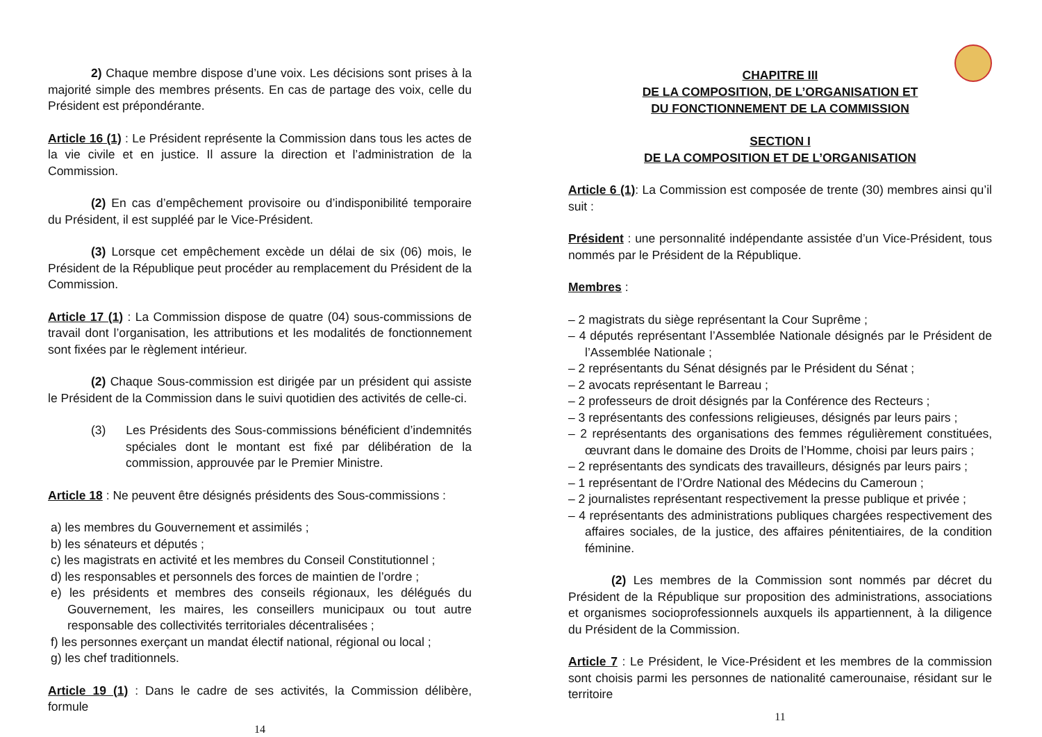2) Chaque membre dispose d’une voix. Les décisions sont prises à la majorité simple des membres présents. En cas de partage des voix, celle du Président est prépondérante.
Article 16 (1) : Le Président représente la Commission dans tous les actes de la vie civile et en justice. Il assure la direction et l’administration de la Commission.
(2) En cas d’empêchement provisoire ou d’indisponibilité temporaire du Président, il est suppléé par le Vice-Président.
(3) Lorsque cet empêchement excède un délai de six (06) mois, le Président de la République peut procéder au remplacement du Président de la Commission.
Article 17 (1) : La Commission dispose de quatre (04) sous-commissions de travail dont l’organisation, les attributions et les modalités de fonctionnement sont fixées par le règlement intérieur.
(2) Chaque Sous-commission est dirigée par un président qui assiste le Président de la Commission dans le suivi quotidien des activités de celle-ci.
(3) Les Présidents des Sous-commissions bénéficient d’indemnités spéciales dont le montant est fixé par délibération de la commission, approuvée par le Premier Ministre.
Article 18 : Ne peuvent être désignés présidents des Sous-commissions :
a) les membres du Gouvernement et assimilés ;
b) les sénateurs et députés ;
c) les magistrats en activité et les membres du Conseil Constitutionnel ;
d) les responsables et personnels des forces de maintien de l’ordre ;
e) les présidents et membres des conseils régionaux, les délégués du Gouvernement, les maires, les conseillers municipaux ou tout autre responsable des collectivités territoriales décentralisées ;
f) les personnes exerçant un mandat électif national, régional ou local ;
g) les chef traditionnels.
Article 19 (1) : Dans le cadre de ses activités, la Commission délibère, formule
14
CHAPITRE III
DE LA COMPOSITION, DE L’ORGANISATION ET
DU FONCTIONNEMENT DE LA COMMISSION
SECTION I
DE LA COMPOSITION ET DE L’ORGANISATION
Article 6 (1): La Commission est composée de trente (30) membres ainsi qu’il suit :
Président : une personnalité indépendante assistée d’un Vice-Président, tous nommés par le Président de la République.
Membres :
– 2 magistrats du siège représentant la Cour Suprême ;
– 4 députés représentant l’Assemblée Nationale désignés par le Président de l’Assemblée Nationale ;
– 2 représentants du Sénat désignés par le Président du Sénat ;
– 2 avocats représentant le Barreau ;
– 2 professeurs de droit désignés par la Conférence des Recteurs ;
– 3 représentants des confessions religieuses, désignés par leurs pairs ;
– 2 représentants des organisations des femmes régulièrement constituées, œuvrant dans le domaine des Droits de l’Homme, choisi par leurs pairs ;
– 2 représentants des syndicats des travailleurs, désignés par leurs pairs ;
– 1 représentant de l’Ordre National des Médecins du Cameroun ;
– 2 journalistes représentant respectivement la presse publique et privée ;
– 4 représentants des administrations publiques chargées respectivement des affaires sociales, de la justice, des affaires pénitentiaires, de la condition féminine.
(2) Les membres de la Commission sont nommés par décret du Président de la République sur proposition des administrations, associations et organismes socioprofessionnels auxquels ils appartiennent, à la diligence du Président de la Commission.
Article 7 : Le Président, le Vice-Président et les membres de la commission sont choisis parmi les personnes de nationalité camerounaise, résidant sur le territoire
11